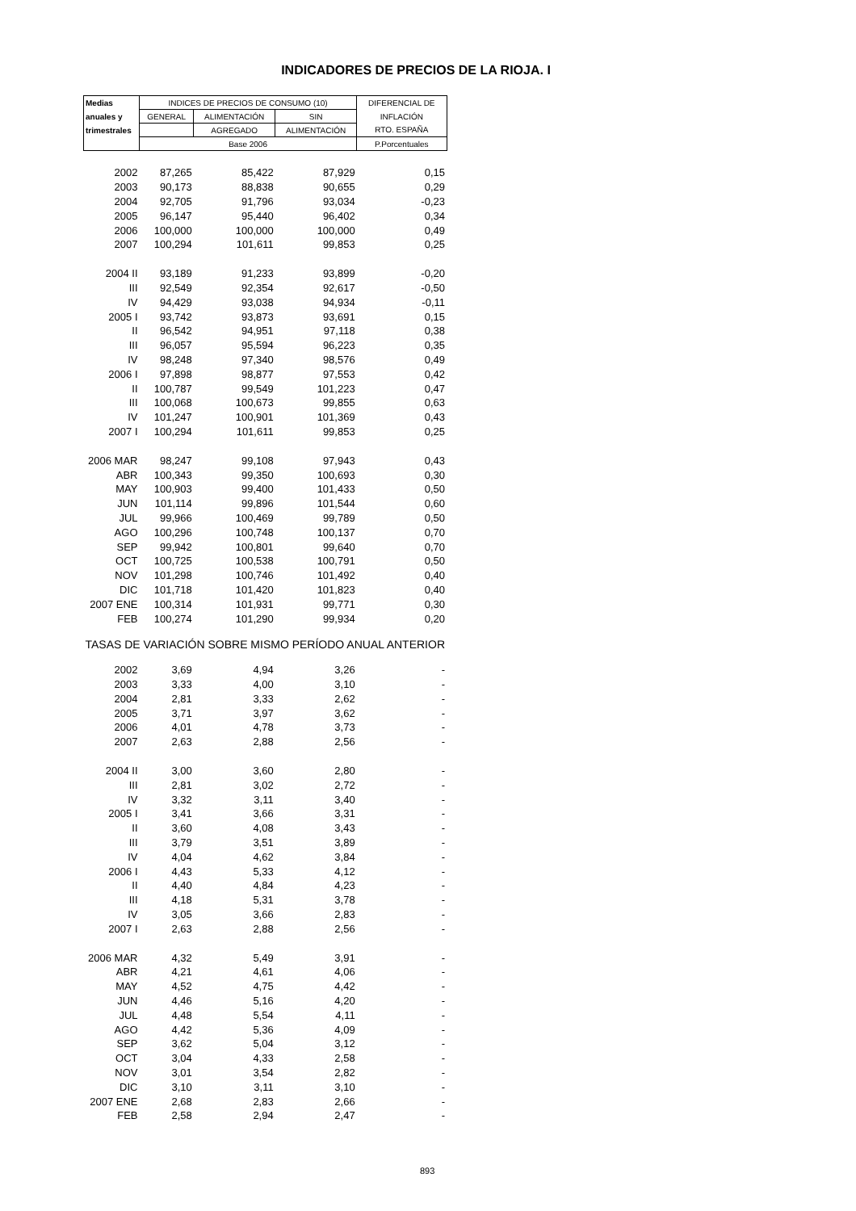INDICADORES DE PRECIOS DE LA RIOJA. I
| Medias | INDICES DE PRECIOS DE CONSUMO (10) | | | DIFERENCIAL DE |
| --- | --- | --- | --- | --- |
| anuales y | GENERAL | ALIMENTACIÓN | SIN | INFLACIÓN |
| trimestrales | | AGREGADO | ALIMENTACIÓN | RTO. ESPAÑA |
| | Base 2006 | | | P.Porcentuales |
| 2002 | 87,265 | 85,422 | 87,929 | 0,15 |
| 2003 | 90,173 | 88,838 | 90,655 | 0,29 |
| 2004 | 92,705 | 91,796 | 93,034 | -0,23 |
| 2005 | 96,147 | 95,440 | 96,402 | 0,34 |
| 2006 | 100,000 | 100,000 | 100,000 | 0,49 |
| 2007 | 100,294 | 101,611 | 99,853 | 0,25 |
| 2004 II | 93,189 | 91,233 | 93,899 | -0,20 |
| III | 92,549 | 92,354 | 92,617 | -0,50 |
| IV | 94,429 | 93,038 | 94,934 | -0,11 |
| 2005 I | 93,742 | 93,873 | 93,691 | 0,15 |
| II | 96,542 | 94,951 | 97,118 | 0,38 |
| III | 96,057 | 95,594 | 96,223 | 0,35 |
| IV | 98,248 | 97,340 | 98,576 | 0,49 |
| 2006 I | 97,898 | 98,877 | 97,553 | 0,42 |
| II | 100,787 | 99,549 | 101,223 | 0,47 |
| III | 100,068 | 100,673 | 99,855 | 0,63 |
| IV | 101,247 | 100,901 | 101,369 | 0,43 |
| 2007 I | 100,294 | 101,611 | 99,853 | 0,25 |
| 2006 MAR | 98,247 | 99,108 | 97,943 | 0,43 |
| ABR | 100,343 | 99,350 | 100,693 | 0,30 |
| MAY | 100,903 | 99,400 | 101,433 | 0,50 |
| JUN | 101,114 | 99,896 | 101,544 | 0,60 |
| JUL | 99,966 | 100,469 | 99,789 | 0,50 |
| AGO | 100,296 | 100,748 | 100,137 | 0,70 |
| SEP | 99,942 | 100,801 | 99,640 | 0,70 |
| OCT | 100,725 | 100,538 | 100,791 | 0,50 |
| NOV | 101,298 | 100,746 | 101,492 | 0,40 |
| DIC | 101,718 | 101,420 | 101,823 | 0,40 |
| 2007 ENE | 100,314 | 101,931 | 99,771 | 0,30 |
| FEB | 100,274 | 101,290 | 99,934 | 0,20 |
| TASAS DE VARIACIÓN SOBRE MISMO PERÍODO ANUAL ANTERIOR | | | | |
| 2002 | 3,69 | 4,94 | 3,26 | - |
| 2003 | 3,33 | 4,00 | 3,10 | - |
| 2004 | 2,81 | 3,33 | 2,62 | - |
| 2005 | 3,71 | 3,97 | 3,62 | - |
| 2006 | 4,01 | 4,78 | 3,73 | - |
| 2007 | 2,63 | 2,88 | 2,56 | - |
| 2004 II | 3,00 | 3,60 | 2,80 | - |
| III | 2,81 | 3,02 | 2,72 | - |
| IV | 3,32 | 3,11 | 3,40 | - |
| 2005 I | 3,41 | 3,66 | 3,31 | - |
| II | 3,60 | 4,08 | 3,43 | - |
| III | 3,79 | 3,51 | 3,89 | - |
| IV | 4,04 | 4,62 | 3,84 | - |
| 2006 I | 4,43 | 5,33 | 4,12 | - |
| II | 4,40 | 4,84 | 4,23 | - |
| III | 4,18 | 5,31 | 3,78 | - |
| IV | 3,05 | 3,66 | 2,83 | - |
| 2007 I | 2,63 | 2,88 | 2,56 | - |
| 2006 MAR | 4,32 | 5,49 | 3,91 | - |
| ABR | 4,21 | 4,61 | 4,06 | - |
| MAY | 4,52 | 4,75 | 4,42 | - |
| JUN | 4,46 | 5,16 | 4,20 | - |
| JUL | 4,48 | 5,54 | 4,11 | - |
| AGO | 4,42 | 5,36 | 4,09 | - |
| SEP | 3,62 | 5,04 | 3,12 | - |
| OCT | 3,04 | 4,33 | 2,58 | - |
| NOV | 3,01 | 3,54 | 2,82 | - |
| DIC | 3,10 | 3,11 | 3,10 | - |
| 2007 ENE | 2,68 | 2,83 | 2,66 | - |
| FEB | 2,58 | 2,94 | 2,47 | - |
893